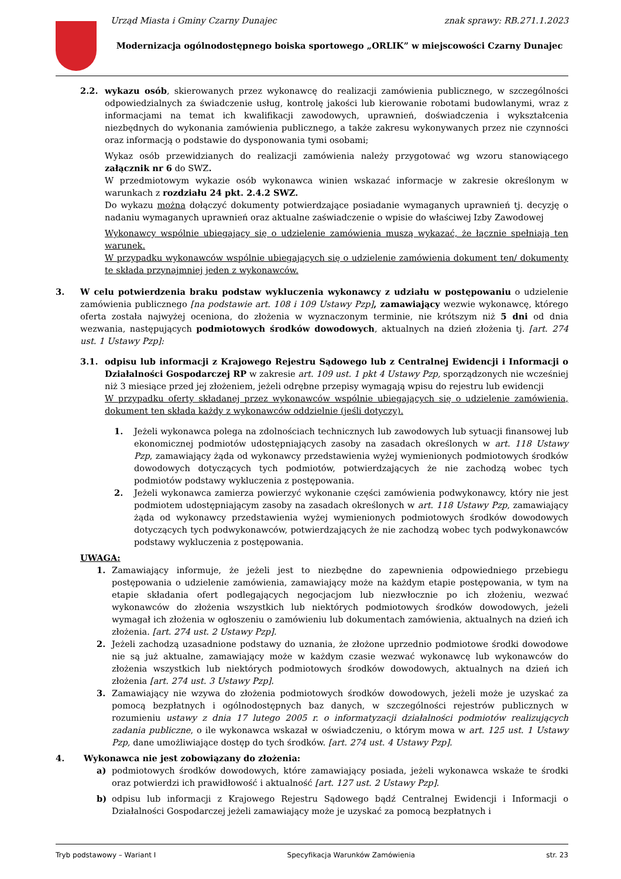Urząd Miasta i Gminy Czarny Dunajec znak sprawy: RB.271.1.2023
Modernizacja ogólnodostępnego boiska sportowego „ORLIK” w miejscowości Czarny Dunajec
2.2. wykazu osób, skierowanych przez wykonawcę do realizacji zamówienia publicznego, w szczególności odpowiedzialnych za świadczenie usług, kontrolę jakości lub kierowanie robotami budowlanymi, wraz z informacjami na temat ich kwalifikacji zawodowych, uprawnień, doświadczenia i wykształcenia niezbędnych do wykonania zamówienia publicznego, a także zakresu wykonywanych przez nie czynności oraz informacją o podstawie do dysponowania tymi osobami;
Wykaz osób przewidzianych do realizacji zamówienia należy przygotować wg wzoru stanowiącego załącznik nr 6 do SWZ.
W przedmiotowym wykazie osób wykonawca winien wskazać informacje w zakresie określonym w warunkach z rozdziału 24 pkt. 2.4.2 SWZ.
Do wykazu można dołączyć dokumenty potwierdzające posiadanie wymaganych uprawnień tj. decyzję o nadaniu wymaganych uprawnień oraz aktualne zaświadczenie o wpisie do właściwej Izby Zawodowej
Wykonawcy wspólnie ubiegający się o udzielenie zamówienia muszą wykazać, że łącznie spełniają ten warunek.
W przypadku wykonawców wspólnie ubiegających się o udzielenie zamówienia dokument ten/ dokumenty te składa przynajmniej jeden z wykonawców.
3. W celu potwierdzenia braku podstaw wykluczenia wykonawcy z udziału w postępowaniu o udzielenie zamówienia publicznego [na podstawie art. 108 i 109 Ustawy Pzp], zamawiający wezwie wykonawcę, którego oferta została najwyżej oceniona, do złożenia w wyznaczonym terminie, nie krótszym niż 5 dni od dnia wezwania, następujących podmiotowych środków dowodowych, aktualnych na dzień złożenia tj. [art. 274 ust. 1 Ustawy Pzp]:
3.1. odpisu lub informacji z Krajowego Rejestru Sądowego lub z Centralnej Ewidencji i Informacji o Działalności Gospodarczej RP w zakresie art. 109 ust. 1 pkt 4 Ustawy Pzp, sporządzonych nie wcześniej niż 3 miesiące przed jej złożeniem, jeżeli odrębne przepisy wymagają wpisu do rejestru lub ewidencji
W przypadku oferty składanej przez wykonawców wspólnie ubiegających się o udzielenie zamówienia, dokument ten składa każdy z wykonawców oddzielnie (jeśli dotyczy).
1. Jeżeli wykonawca polega na zdolnościach technicznych lub zawodowych lub sytuacji finansowej lub ekonomicznej podmiotów udostępniających zasoby na zasadach określonych w art. 118 Ustawy Pzp, zamawiający żąda od wykonawcy przedstawienia wyżej wymienionych podmiotowych środków dowodowych dotyczących tych podmiotów, potwierdzających że nie zachodzą wobec tych podmiotów podstawy wykluczenia z postępowania.
2. Jeżeli wykonawca zamierza powierzyć wykonanie części zamówienia podwykonawcy, który nie jest podmiotem udostępniającym zasoby na zasadach określonych w art. 118 Ustawy Pzp, zamawiający żąda od wykonawcy przedstawienia wyżej wymienionych podmiotowych środków dowodowych dotyczących tych podwykonawców, potwierdzających że nie zachodzą wobec tych podwykonawców podstawy wykluczenia z postępowania.
UWAGA:
1. Zamawiający informuje, że jeżeli jest to niezbędne do zapewnienia odpowiedniego przebiegu postępowania o udzielenie zamówienia, zamawiający może na każdym etapie postępowania, w tym na etapie składania ofert podlegających negocjacjom lub niezwłocznie po ich złożeniu, wezwać wykonawców do złożenia wszystkich lub niektórych podmiotowych środków dowodowych, jeżeli wymagał ich złożenia w ogłoszeniu o zamówieniu lub dokumentach zamówienia, aktualnych na dzień ich złożenia. [art. 274 ust. 2 Ustawy Pzp].
2. Jeżeli zachodzą uzasadnione podstawy do uznania, że złożone uprzednio podmiotowe środki dowodowe nie są już aktualne, zamawiający może w każdym czasie wezwać wykonawcę lub wykonawców do złożenia wszystkich lub niektórych podmiotowych środków dowodowych, aktualnych na dzień ich złożenia [art. 274 ust. 3 Ustawy Pzp].
3. Zamawiający nie wzywa do złożenia podmiotowych środków dowodowych, jeżeli może je uzyskać za pomocą bezpłatnych i ogólnodostępnych baz danych, w szczególności rejestrów publicznych w rozumieniu ustawy z dnia 17 lutego 2005 r. o informatyzacji działalności podmiotów realizujących zadania publiczne, o ile wykonawca wskazał w oświadczeniu, o którym mowa w art. 125 ust. 1 Ustawy Pzp, dane umożliwiające dostęp do tych środków. [art. 274 ust. 4 Ustawy Pzp].
4. Wykonawca nie jest zobowiązany do złożenia:
a) podmiotowych środków dowodowych, które zamawiający posiada, jeżeli wykonawca wskaże te środki oraz potwierdzi ich prawidłowość i aktualność [art. 127 ust. 2 Ustawy Pzp].
b) odpisu lub informacji z Krajowego Rejestru Sądowego bądź Centralnej Ewidencji i Informacji o Działalności Gospodarczej jeżeli zamawiający może je uzyskać za pomocą bezpłatnych i
Tryb podstawowy – Wariant I Specyfikacja Warunków Zamówienia str. 23